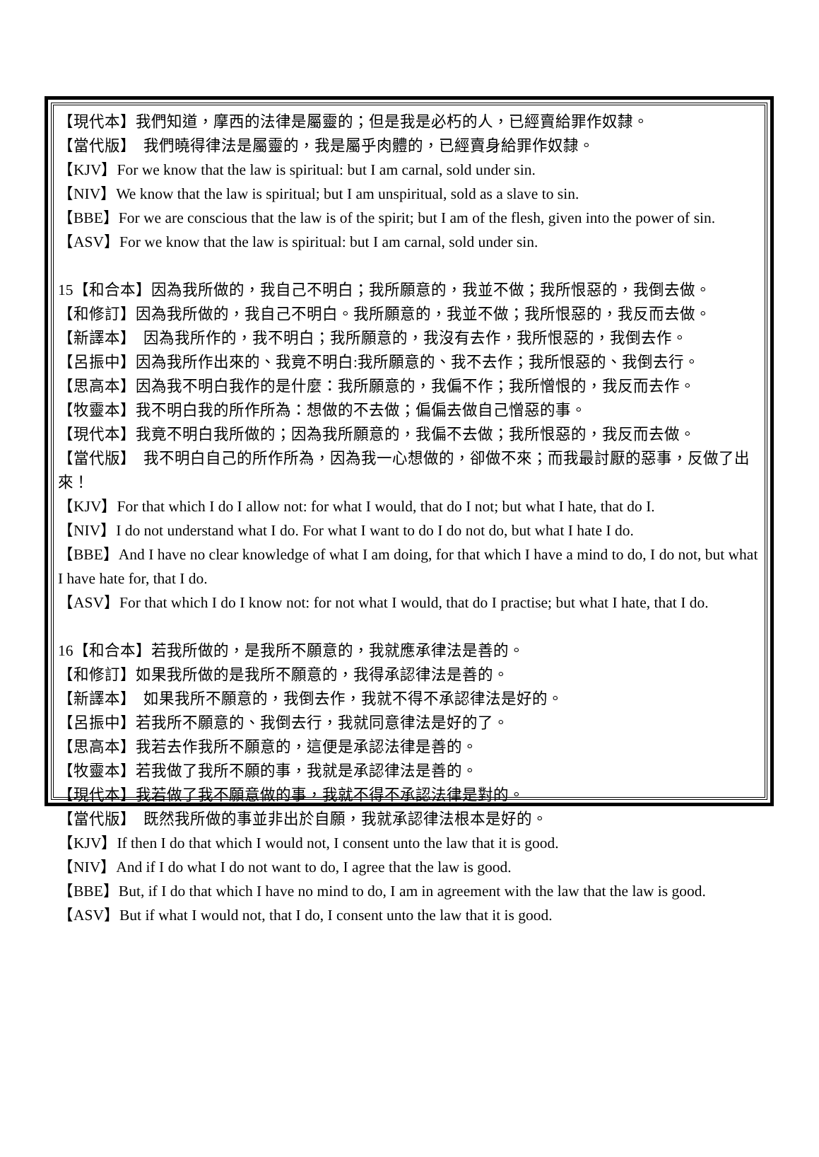【現代本】我們知道，摩西的法律是屬靈的；但是我是必朽的人，已經賣給罪作奴隸。
【當代版】　我們曉得律法是屬靈的，我是屬乎肉體的，已經賣身給罪作奴隸。
【KJV】For we know that the law is spiritual: but I am carnal, sold under sin.
【NIV】We know that the law is spiritual; but I am unspiritual, sold as a slave to sin.
【BBE】For we are conscious that the law is of the spirit; but I am of the flesh, given into the power of sin.
【ASV】For we know that the law is spiritual: but I am carnal, sold under sin.
15【和合本】因為我所做的，我自己不明白；我所願意的，我並不做；我所恨惡的，我倒去做。
【和修訂】因為我所做的，我自己不明白。我所願意的，我並不做；我所恨惡的，我反而去做。
【新譯本】　因為我所作的，我不明白；我所願意的，我沒有去作，我所恨惡的，我倒去作。
【呂振中】因為我所作出來的、我竟不明白:我所願意的、我不去作；我所恨惡的、我倒去行。
【思高本】因為我不明白我作的是什麼：我所願意的，我偏不作；我所憎恨的，我反而去作。
【牧靈本】我不明白我的所作所為：想做的不去做；偏偏去做自己憎惡的事。
【現代本】我竟不明白我所做的；因為我所願意的，我偏不去做；我所恨惡的，我反而去做。
【當代版】　我不明白自己的所作所為，因為我一心想做的，卻做不來；而我最討厭的惡事，反做了出來！
【KJV】For that which I do I allow not: for what I would, that do I not; but what I hate, that do I.
【NIV】I do not understand what I do. For what I want to do I do not do, but what I hate I do.
【BBE】And I have no clear knowledge of what I am doing, for that which I have a mind to do, I do not, but what I have hate for, that I do.
【ASV】For that which I do I know not: for not what I would, that do I practise; but what I hate, that I do.
16【和合本】若我所做的，是我所不願意的，我就應承律法是善的。
【和修訂】如果我所做的是我所不願意的，我得承認律法是善的。
【新譯本】　如果我所不願意的，我倒去作，我就不得不承認律法是好的。
【呂振中】若我所不願意的、我倒去行，我就同意律法是好的了。
【思高本】我若去作我所不願意的，這便是承認法律是善的。
【牧靈本】若我做了我所不願的事，我就是承認律法是善的。
【現代本】我若做了我不願意做的事，我就不得不承認法律是對的。
【當代版】　既然我所做的事並非出於自願，我就承認律法根本是好的。
【KJV】If then I do that which I would not, I consent unto the law that it is good.
【NIV】And if I do what I do not want to do, I agree that the law is good.
【BBE】But, if I do that which I have no mind to do, I am in agreement with the law that the law is good.
【ASV】But if what I would not, that I do, I consent unto the law that it is good.